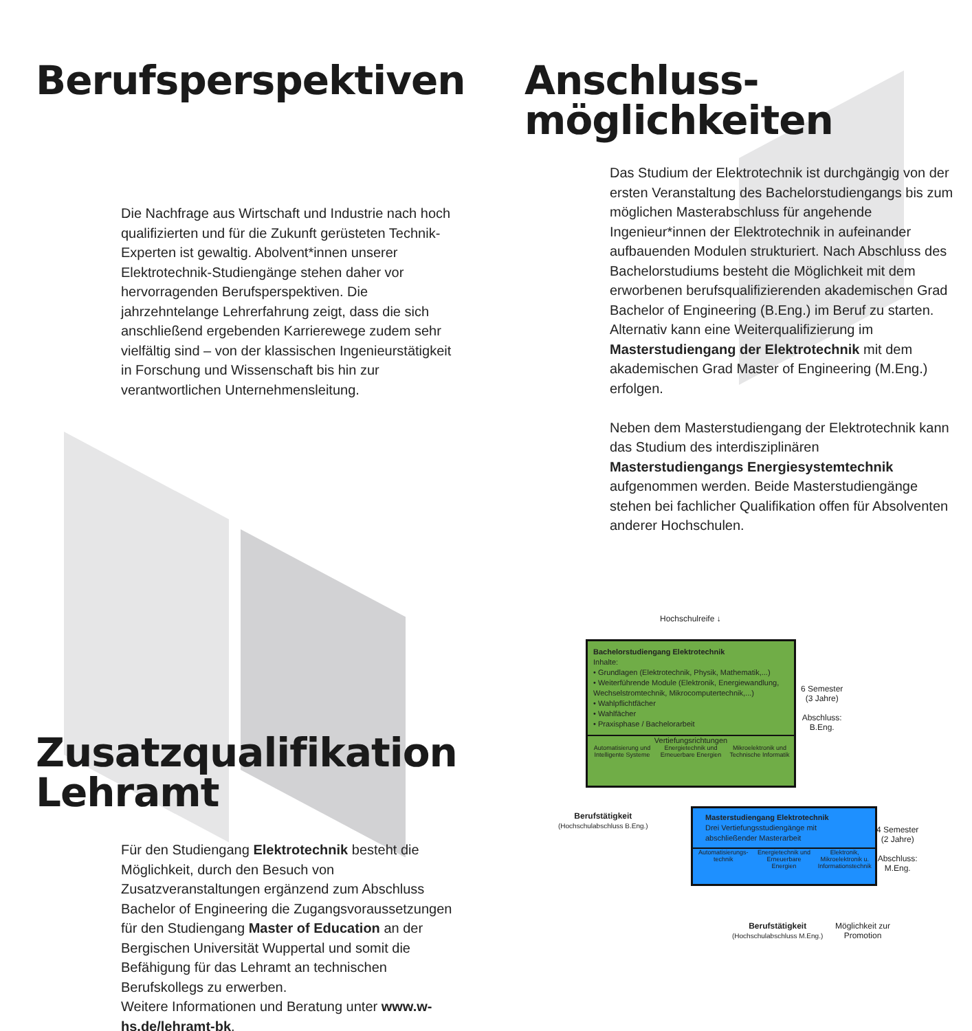Berufsperspektiven
Die Nachfrage aus Wirtschaft und Industrie nach hoch qualifizierten und für die Zukunft gerüsteten Technik-Experten ist gewaltig. Abolvent*innen unserer Elektrotechnik-Studiengänge stehen daher vor hervorragenden Berufsperspektiven. Die jahrzehntelange Lehrerfahrung zeigt, dass die sich anschließend ergebenden Karrierewege zudem sehr vielfältig sind – von der klassischen Ingenieurstätigkeit in Forschung und Wissenschaft bis hin zur verantwortlichen Unternehmensleitung.
Zusatzqualifikation
Lehramt
Für den Studiengang Elektrotechnik besteht die Möglichkeit, durch den Besuch von Zusatzveranstaltungen ergänzend zum Abschluss Bachelor of Engineering die Zugangsvoraussetzungen für den Studiengang Master of Education an der Bergischen Universität Wuppertal und somit die Befähigung für das Lehramt an technischen Berufskollegs zu erwerben.
Weitere Informationen und Beratung unter www.w-hs.de/lehramt-bk.
Anschluss-
möglichkeiten
Das Studium der Elektrotechnik ist durchgängig von der ersten Veranstaltung des Bachelorstudiengangs bis zum möglichen Masterabschluss für angehende Ingenieur*innen der Elektrotechnik in aufeinander aufbauenden Modulen strukturiert. Nach Abschluss des Bachelorstudiums besteht die Möglichkeit mit dem erworbenen berufsqualifizierenden akademischen Grad Bachelor of Engineering (B.Eng.) im Beruf zu starten. Alternativ kann eine Weiterqualifizierung im Masterstudiengang der Elektrotechnik mit dem akademischen Grad Master of Engineering (M.Eng.) erfolgen.
Neben dem Masterstudiengang der Elektrotechnik kann das Studium des interdisziplinären Masterstudiengangs Energiesystemtechnik aufgenommen werden. Beide Masterstudiengänge stehen bei fachlicher Qualifikation offen für Absolventen anderer Hochschulen.
Hochschulreife ↓
Bachelorstudiengang Elektrotechnik
Inhalte:
• Grundlagen (Elektrotechnik, Physik, Mathematik,...)
• Weiterführende Module (Elektronik, Energiewandlung, Wechselstromtechnik, Mikrocomputertechnik,...)
• Wahlpflichtfächer
• Wahlfächer
• Praxisphase / Bachelorarbeit
Vertiefungsrichtungen
Automatisierung und Intelligente Systeme Energietechnik und Erneuerbare Energien Mikroelektronik und Technische Informatik
6 Semester
(3 Jahre)
Abschluss:
B.Eng.
Berufstätigkeit
(Hochschulabschluss B.Eng.)
Masterstudiengang Elektrotechnik
Drei Vertiefungsstudiengänge mit abschließender Masterarbeit
Automatisierungs-technik Energietechnik und Erneuerbare Energien Elektronik, Mikroelektronik u. Informationstechnik
4 Semester
(2 Jahre)
Abschluss:
M.Eng.
Berufstätigkeit
(Hochschulabschluss M.Eng.)
Möglichkeit zur
Promotion